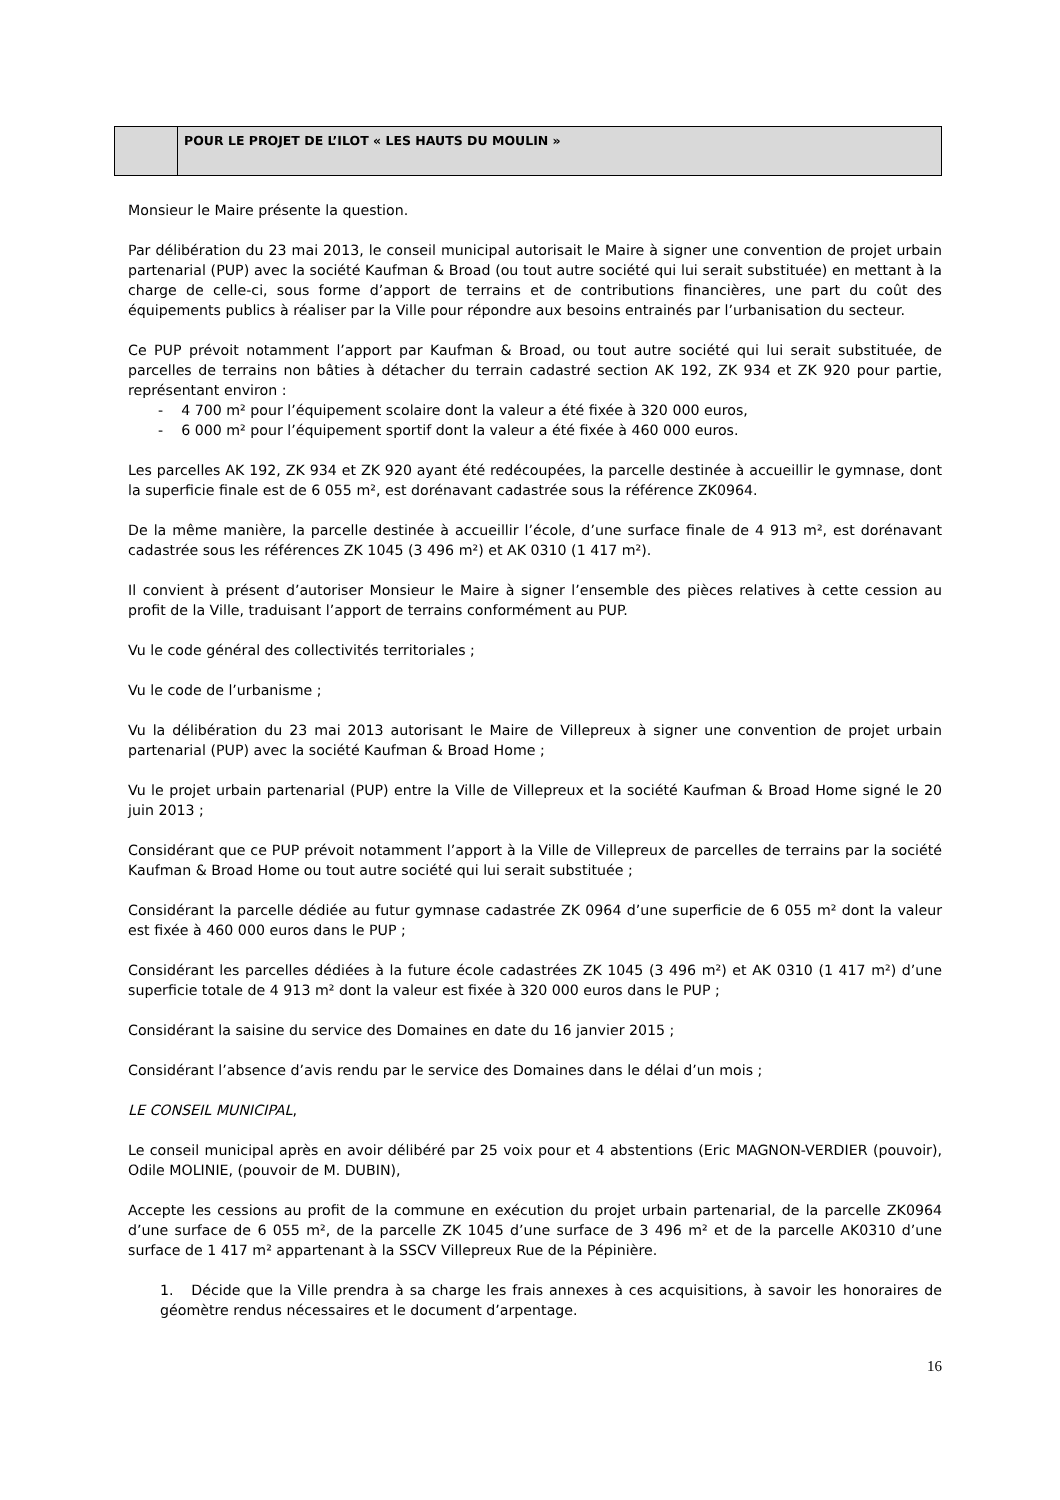| | POUR LE PROJET DE L’ILOT « LES HAUTS DU MOULIN » |
Monsieur le Maire présente la question.
Par délibération du 23 mai 2013, le conseil municipal autorisait le Maire à signer une convention de projet urbain partenarial (PUP) avec la société Kaufman & Broad (ou tout autre société qui lui serait substituée) en mettant à la charge de celle-ci, sous forme d’apport de terrains et de contributions financières, une part du coût des équipements publics à réaliser par la Ville pour répondre aux besoins entrainés par l’urbanisation du secteur.
Ce PUP prévoit notamment l’apport par Kaufman & Broad, ou tout autre société qui lui serait substituée, de parcelles de terrains non bâties à détacher du terrain cadastré section AK 192, ZK 934 et ZK 920 pour partie, représentant environ :
- 4 700 m² pour l’équipement scolaire dont la valeur a été fixée à 320 000 euros,
- 6 000 m² pour l’équipement sportif dont la valeur a été fixée à 460 000 euros.
Les parcelles AK 192, ZK 934 et ZK 920 ayant été redécoupées, la parcelle destinée à accueillir le gymnase, dont la superficie finale est de 6 055 m², est dorénavant cadastrée sous la référence ZK0964.
De la même manière, la parcelle destinée à accueillir l’école, d’une surface finale de 4 913 m², est dorénavant cadastrée sous les références ZK 1045 (3 496 m²) et AK 0310 (1 417 m²).
Il convient à présent d’autoriser Monsieur le Maire à signer l’ensemble des pièces relatives à cette cession au profit de la Ville, traduisant l’apport de terrains conformément au PUP.
Vu le code général des collectivités territoriales ;
Vu le code de l’urbanisme ;
Vu la délibération du 23 mai 2013 autorisant le Maire de Villepreux à signer une convention de projet urbain partenarial (PUP) avec la société Kaufman & Broad Home ;
Vu le projet urbain partenarial (PUP) entre la Ville de Villepreux et la société Kaufman & Broad Home signé le 20 juin 2013 ;
Considérant que ce PUP prévoit notamment l’apport à la Ville de Villepreux de parcelles de terrains par la société Kaufman & Broad Home ou tout autre société qui lui serait substituée ;
Considérant la parcelle dédiée au futur gymnase cadastrée ZK 0964 d’une superficie de 6 055 m² dont la valeur est fixée à 460 000 euros dans le PUP ;
Considérant les parcelles dédiées à la future école cadastrées ZK 1045 (3 496 m²) et AK 0310 (1 417 m²) d’une superficie totale de 4 913 m² dont la valeur est fixée à 320 000 euros dans le PUP ;
Considérant la saisine du service des Domaines en date du 16 janvier 2015 ;
Considérant l’absence d’avis rendu par le service des Domaines dans le délai d’un mois ;
LE CONSEIL MUNICIPAL,
Le conseil municipal après en avoir délibéré par 25 voix pour et 4 abstentions (Eric MAGNON-VERDIER (pouvoir), Odile MOLINIE, (pouvoir de M. DUBIN),
Accepte les cessions au profit de la commune en exécution du projet urbain partenarial, de la parcelle ZK0964 d’une surface de 6 055 m², de la parcelle ZK 1045 d’une surface de 3 496 m² et de la parcelle AK0310 d’une surface de 1 417 m² appartenant à la SSCV Villepreux Rue de la Pépinière.
1. Décide que la Ville prendra à sa charge les frais annexes à ces acquisitions, à savoir les honoraires de géomètre rendus nécessaires et le document d’arpentage.
16